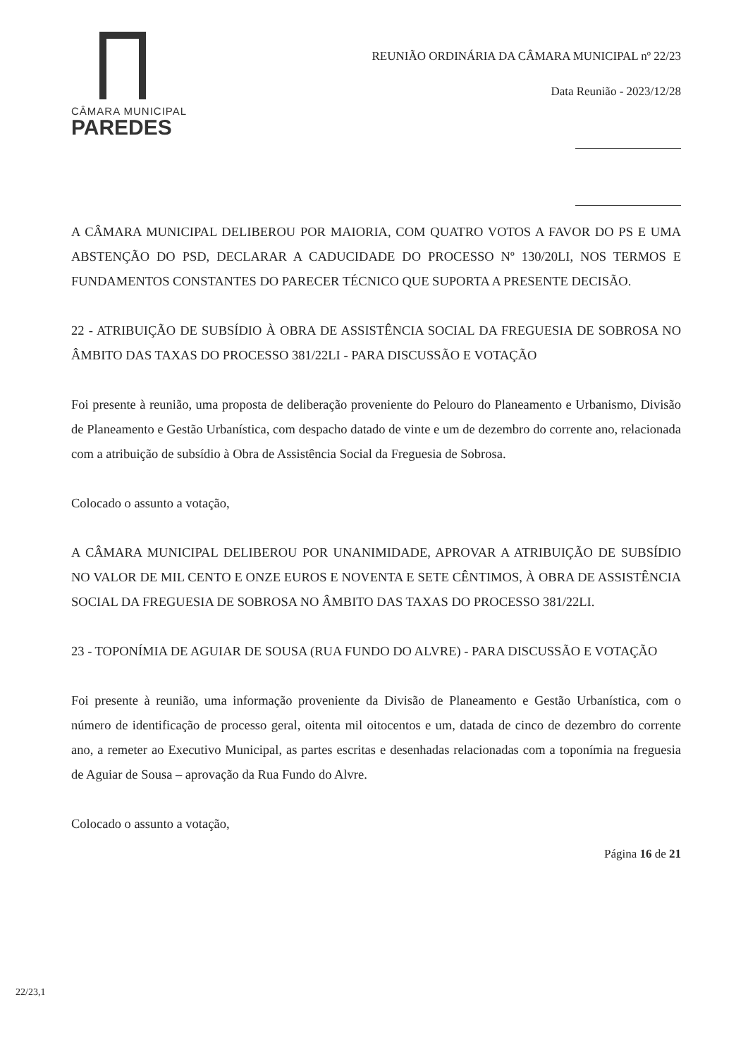CÂMARA MUNICIPAL
PAREDES
REUNIÃO ORDINÁRIA DA CÂMARA MUNICIPAL nº 22/23
Data Reunião - 2023/12/28
A CÂMARA MUNICIPAL DELIBEROU POR MAIORIA, COM QUATRO VOTOS A FAVOR DO PS E UMA ABSTENÇÃO DO PSD, DECLARAR A CADUCIDADE DO PROCESSO Nº 130/20LI, NOS TERMOS E FUNDAMENTOS CONSTANTES DO PARECER TÉCNICO QUE SUPORTA A PRESENTE DECISÃO.
22 - ATRIBUIÇÃO DE SUBSÍDIO À OBRA DE ASSISTÊNCIA SOCIAL DA FREGUESIA DE SOBROSA NO ÂMBITO DAS TAXAS DO PROCESSO 381/22LI - PARA DISCUSSÃO E VOTAÇÃO
Foi presente à reunião, uma proposta de deliberação proveniente do Pelouro do Planeamento e Urbanismo, Divisão de Planeamento e Gestão Urbanística, com despacho datado de vinte e um de dezembro do corrente ano, relacionada com a atribuição de subsídio à Obra de Assistência Social da Freguesia de Sobrosa.
Colocado o assunto a votação,
A CÂMARA MUNICIPAL DELIBEROU POR UNANIMIDADE, APROVAR A ATRIBUIÇÃO DE SUBSÍDIO NO VALOR DE MIL CENTO E ONZE EUROS E NOVENTA E SETE CÊNTIMOS, À OBRA DE ASSISTÊNCIA SOCIAL DA FREGUESIA DE SOBROSA NO ÂMBITO DAS TAXAS DO PROCESSO 381/22LI.
23 - TOPONÍMIA DE AGUIAR DE SOUSA (RUA FUNDO DO ALVRE) - PARA DISCUSSÃO E VOTAÇÃO
Foi presente à reunião, uma informação proveniente da Divisão de Planeamento e Gestão Urbanística, com o número de identificação de processo geral, oitenta mil oitocentos e um, datada de cinco de dezembro do corrente ano, a remeter ao Executivo Municipal, as partes escritas e desenhadas relacionadas com a toponímia na freguesia de Aguiar de Sousa – aprovação da Rua Fundo do Alvre.
Colocado o assunto a votação,
Página 16 de 21
22/23,1